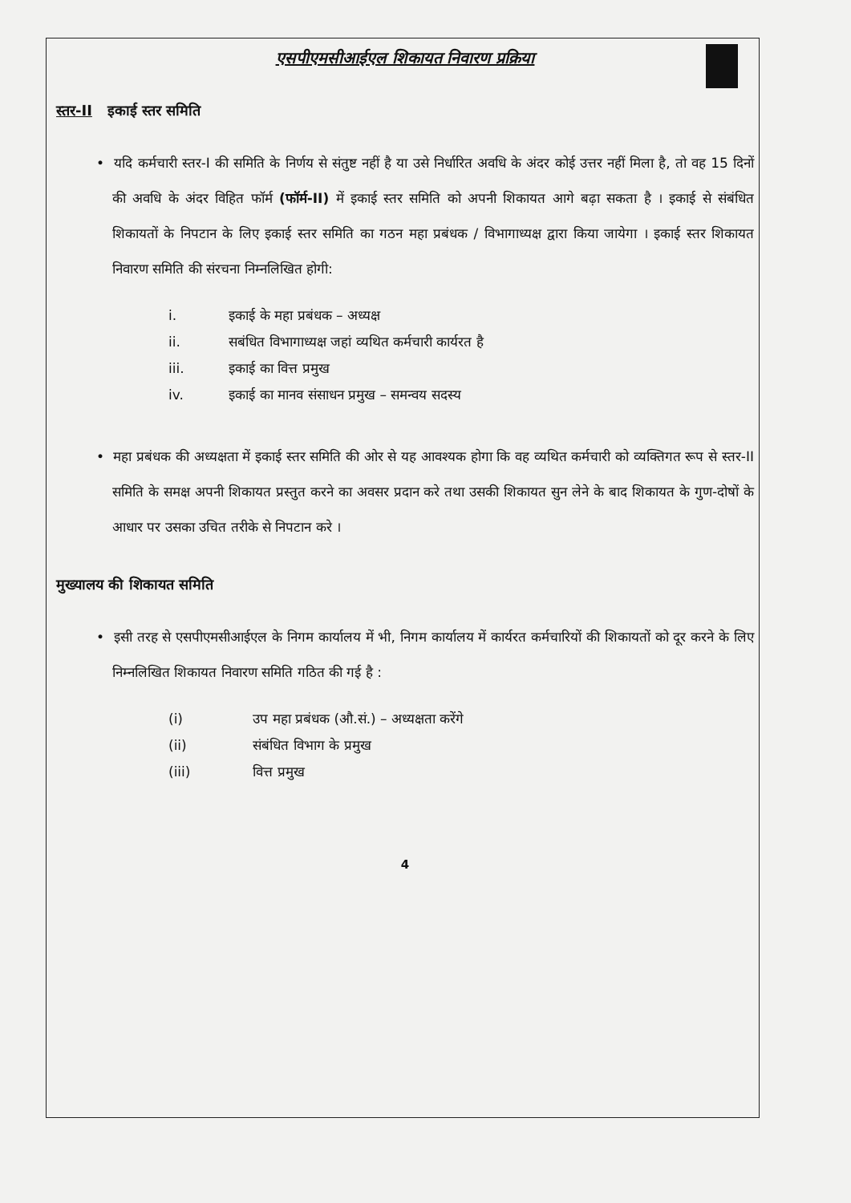एसपीएमसीआईएल शिकायत निवारण प्रक्रिया
स्तर-II इकाई स्तर समिति
• यदि कर्मचारी स्तर-I की समिति के निर्णय से संतुष्ट नहीं है या उसे निर्धारित अवधि के अंदर कोई उत्तर नहीं मिला है, तो वह 15 दिनों की अवधि के अंदर विहित फॉर्म (फॉर्म-II) में इकाई स्तर समिति को अपनी शिकायत आगे बढ़ा सकता है । इकाई से संबंधित शिकायतों के निपटान के लिए इकाई स्तर समिति का गठन महा प्रबंधक / विभागाध्यक्ष द्वारा किया जायेगा । इकाई स्तर शिकायत निवारण समिति की संरचना निम्नलिखित होगी:
i. इकाई के महा प्रबंधक – अध्यक्ष
ii. सबंधित विभागाध्यक्ष जहां व्यथित कर्मचारी कार्यरत है
iii. इकाई का वित्त प्रमुख
iv. इकाई का मानव संसाधन प्रमुख – समन्वय सदस्य
• महा प्रबंधक की अध्यक्षता में इकाई स्तर समिति की ओर से यह आवश्यक होगा कि वह व्यथित कर्मचारी को व्यक्तिगत रूप से स्तर-II समिति के समक्ष अपनी शिकायत प्रस्तुत करने का अवसर प्रदान करे तथा उसकी शिकायत सुन लेने के बाद शिकायत के गुण-दोषों के आधार पर उसका उचित तरीके से निपटान करे ।
मुख्यालय की शिकायत समिति
• इसी तरह से एसपीएमसीआईएल के निगम कार्यालय में भी, निगम कार्यालय में कार्यरत कर्मचारियों की शिकायतों को दूर करने के लिए निम्नलिखित शिकायत निवारण समिति गठित की गई है :
(i) उप महा प्रबंधक (औ.सं.) – अध्यक्षता करेंगे
(ii) संबंधित विभाग के प्रमुख
(iii) वित्त प्रमुख
4